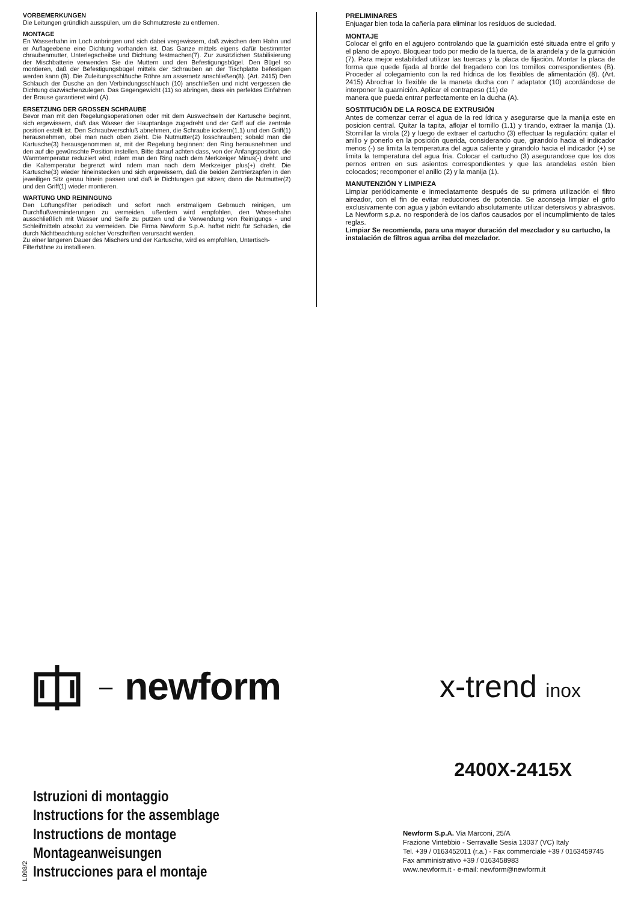VORBEMERKUNGEN
Die Leitungen gründlich ausspülen, um die Schmutzreste zu entfernen.
MONTAGE
En Wasserhahn im Loch anbringen und sich dabei vergewissern, daß zwischen dem Hahn und er Auflageebene eine Dichtung vorhanden ist. Das Ganze mittels eigens dafür bestimmter chraubenmutter, Unterlegscheibe und Dichtung festmachen(7). Zur zusätzlichen Stabilisierung der Mischbatterie verwenden Sie die Muttern und den Befestigungsbügel. Den Bügel so montieren, daß der Befestigungsbügel mittels der Schrauben an der Tischplatte befestigen werden kann (B). Die Zuleitungsschläuche Röhre am assernetz anschließen(8). (Art. 2415) Den Schlauch der Dusche an den Verbindungsschlauch (10) anschließen und nicht vergessen die Dichtung dazwischenzulegen. Das Gegengewicht (11) so abringen, dass ein perfektes Einfahren der Brause garantieret wird (A).
ERSETZUNG DER GROSSEN SCHRAUBE
Bevor man mit den Regelungsoperationen oder mit dem Auswechseln der Kartusche beginnt, sich ergewissern, daß das Wasser der Hauptanlage zugedreht und der Griff auf die zentrale position estellt ist. Den Schraubverschluß abnehmen, die Schraube iockern(1.1) und den Griff(1) herausnehmen, obei man nach oben zieht. Die Nutmutter(2) losschrauben; sobald man die Kartusche(3) herausgenommen at, mit der Regelung beginnen: den Ring herausnehmen und den auf die gewünschte Position instellen. Bitte darauf achten dass, von der Anfangsposition, die Warmtemperatur reduziert wird, ndem man den Ring nach dem Merkzeiger Minus(-) dreht und die Kaltemperatur begrenzt wird ndem man nach dem Merkzeiger plus(+) dreht. Die Kartusche(3) wieder hineinstecken und sich ergewissern, daß die beiden Zentrierzapfen in den jeweiligen Sitz genau hinein passen und daß ie Dichtungen gut sitzen; dann die Nutmutter(2) und den Griff(1) wieder montieren.
WARTUNG UND REININGUNG
Den Lüftungsfilter periodisch und sofort nach erstmaligem Gebrauch reinigen, um Durchflußverminderungen zu vermeiden. ußerdem wird empfohlen, den Wasserhahn ausschließlich mit Wasser und Seife zu putzen und die Verwendung von Reinigungs - und Schleifmitteln absolut zu vermeiden. Die Firma Newform S.p.A. haftet nicht für Schäden, die durch Nichtbeachtung solcher Vorschriften verursacht werden.
Zu einer längeren Dauer des Mischers und der Kartusche, wird es empfohlen, Untertisch-Filterhähne zu installieren.
PRELIMINARES
Enjuagar bien toda la cañería para eliminar los resíduos de suciedad.
MONTAJE
Colocar el grifo en el agujero controlando que la guarnición esté situada entre el grifo y el plano de apoyo. Bloquear todo por medio de la tuerca, de la arandela y de la gurnición (7). Para mejor estabilidad utilizar las tuercas y la placa de fijaciòn. Montar la placa de forma que quede fijada al borde del fregadero con los tornillos correspondientes (B). Proceder al colegamiento con la red hídrica de los flexibles de alimentación (8). (Art. 2415) Abrochar lo flexible de la maneta ducha con l' adaptator (10) acordándose de interponer la guarnición. Aplicar el contrapeso (11) de
manera que pueda entrar perfectamente en la ducha (A).
SOSTITUCIÓN DE LA ROSCA DE EXTRUSIÓN
Antes de comenzar cerrar el agua de la red ídrica y asegurarse que la manija este en posicion central. Quitar la tapita, aflojar el tornillo (1.1) y tirando, extraer la manija (1). Stornillar la virola (2) y luego de extraer el cartucho (3) effectuar la regulación: quitar el anillo y ponerlo en la posición querida, considerando que, girandolo hacia el indicador menos (-) se limita la temperatura del agua caliente y girandolo hacia el indicador (+) se limita la temperatura del agua fria. Colocar el cartucho (3) asegurandose que los dos pernos entren en sus asientos correspondientes y que las arandelas estén bien colocados; recomponer el anillo (2) y la manija (1).
MANUTENZIÓN Y LIMPIEZA
Limpiar periódicamente e inmediatamente después de su primera utilización el filtro aireador, con el fin de evitar reducciones de potencia. Se aconseja limpiar el grifo exclusivamente con agua y jabón evitando absolutamente utilizar detersivos y abrasivos. La Newform s.p.a. no responderà de los daños causados por el incumplimiento de tales reglas.
Limpiar Se recomienda, para una mayor duración del mezclador y su cartucho, la instalación de filtros agua arriba del mezclador.
– newform x-trend inox
2400X-2415X
L098/2
Istruzioni di montaggio
Instructions for the assemblage
Instructions de montage
Montageanweisungen
Instrucciones para el montaje
Newform S.p.A. Via Marconi, 25/A
Frazione Vintebbio - Serravalle Sesia 13037 (VC) Italy
Tel. +39 / 0163452011 (r.a.) - Fax commerciale +39 / 0163459745
Fax amministrativo +39 / 0163458983
www.newform.it - e-mail: newform@newform.it